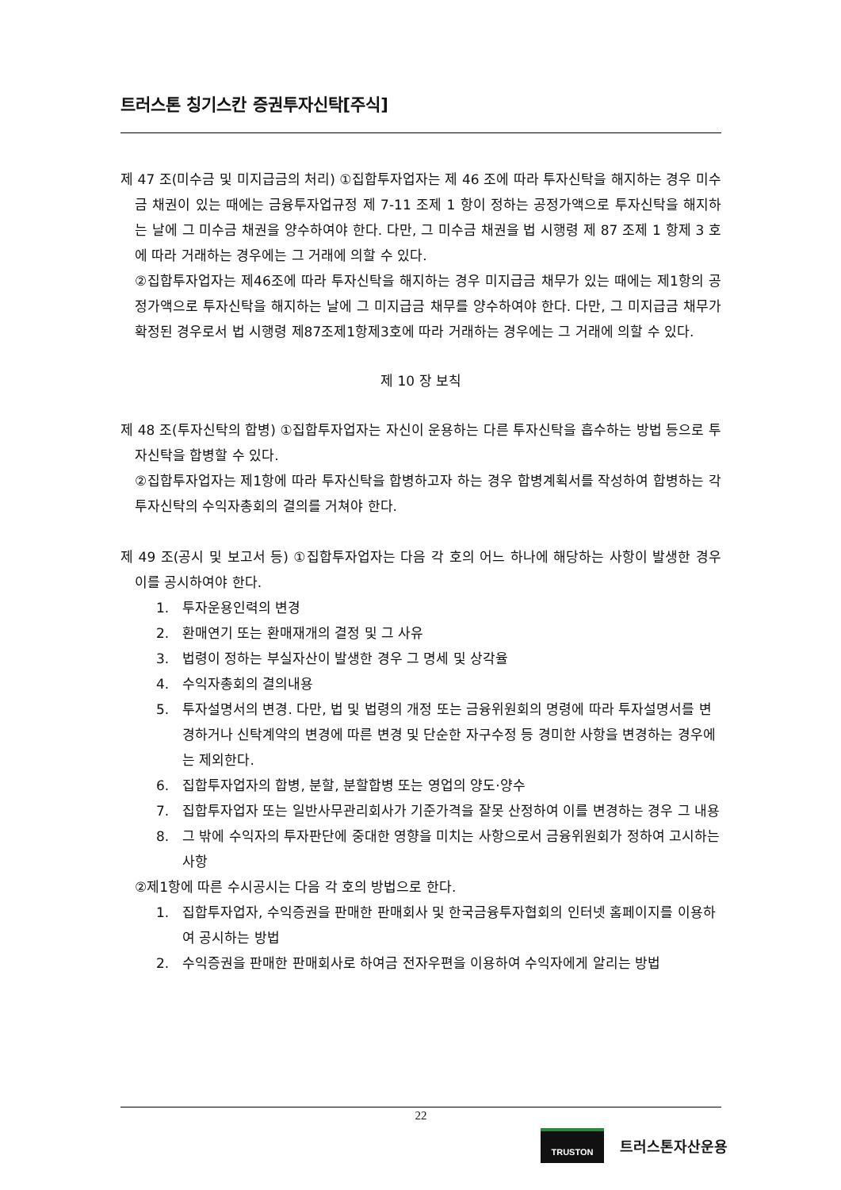트러스톤 칭기스칸 증권투자신탁[주식]
제 47 조(미수금 및 미지급금의 처리) ①집합투자업자는 제 46 조에 따라 투자신탁을 해지하는 경우 미수금 채권이 있는 때에는 금융투자업규정 제 7-11 조제 1 항이 정하는 공정가액으로 투자신탁을 해지하는 날에 그 미수금 채권을 양수하여야 한다. 다만, 그 미수금 채권을 법 시행령 제 87 조제 1 항제 3 호에 따라 거래하는 경우에는 그 거래에 의할 수 있다.
②집합투자업자는 제46조에 따라 투자신탁을 해지하는 경우 미지급금 채무가 있는 때에는 제1항의 공정가액으로 투자신탁을 해지하는 날에 그 미지급금 채무를 양수하여야 한다. 다만, 그 미지급금 채무가 확정된 경우로서 법 시행령 제87조제1항제3호에 따라 거래하는 경우에는 그 거래에 의할 수 있다.
제 10 장 보칙
제 48 조(투자신탁의 합병) ①집합투자업자는 자신이 운용하는 다른 투자신탁을 흡수하는 방법 등으로 투자신탁을 합병할 수 있다.
②집합투자업자는 제1항에 따라 투자신탁을 합병하고자 하는 경우 합병계획서를 작성하여 합병하는 각 투자신탁의 수익자총회의 결의를 거쳐야 한다.
제 49 조(공시 및 보고서 등) ①집합투자업자는 다음 각 호의 어느 하나에 해당하는 사항이 발생한 경우 이를 공시하여야 한다.
1. 투자운용인력의 변경
2. 환매연기 또는 환매재개의 결정 및 그 사유
3. 법령이 정하는 부실자산이 발생한 경우 그 명세 및 상각율
4. 수익자총회의 결의내용
5. 투자설명서의 변경. 다만, 법 및 법령의 개정 또는 금융위원회의 명령에 따라 투자설명서를 변경하거나 신탁계약의 변경에 따른 변경 및 단순한 자구수정 등 경미한 사항을 변경하는 경우에는 제외한다.
6. 집합투자업자의 합병, 분할, 분할합병 또는 영업의 양도·양수
7. 집합투자업자 또는 일반사무관리회사가 기준가격을 잘못 산정하여 이를 변경하는 경우 그 내용
8. 그 밖에 수익자의 투자판단에 중대한 영향을 미치는 사항으로서 금융위원회가 정하여 고시하는 사항
②제1항에 따른 수시공시는 다음 각 호의 방법으로 한다.
1. 집합투자업자, 수익증권을 판매한 판매회사 및 한국금융투자협회의 인터넷 홈페이지를 이용하여 공시하는 방법
2. 수익증권을 판매한 판매회사로 하여금 전자우편을 이용하여 수익자에게 알리는 방법
22
TRUSTON
트러스톤자산운용